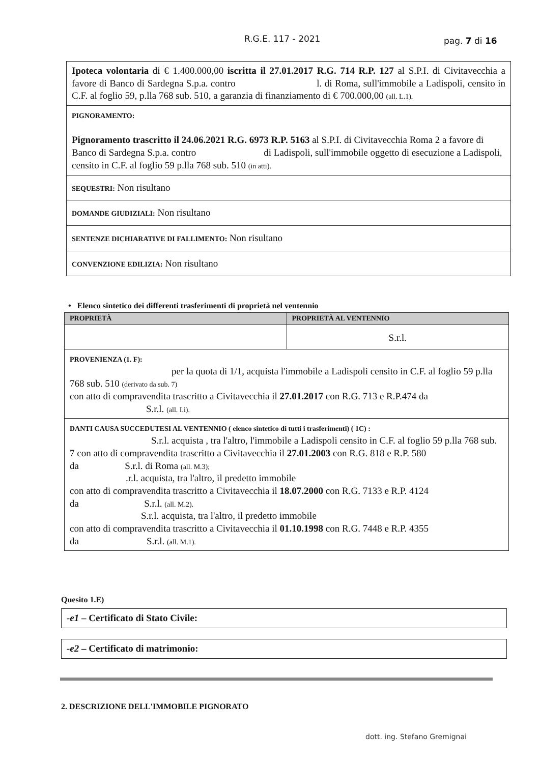R.G.E. 117 - 2021 pag. 7 di 16
| Ipoteca volontaria di € 1.400.000,00 iscritta il 27.01.2017 R.G. 714 R.P. 127 al S.P.I. di Civitavecchia a favore di Banco di Sardegna S.p.a. contro l. di Roma, sull'immobile a Ladispoli, censito in C.F. al foglio 59, p.lla 768 sub. 510, a garanzia di finanziamento di € 700.000,00 (all. L.1). |
| PIGNORAMENTO: Pignoramento trascritto il 24.06.2021 R.G. 6973 R.P. 5163 al S.P.I. di Civitavecchia Roma 2 a favore di Banco di Sardegna S.p.a. contro di Ladispoli, sull'immobile oggetto di esecuzione a Ladispoli, censito in C.F. al foglio 59 p.lla 768 sub. 510 (in atti). |
| SEQUESTRI: Non risultano |
| DOMANDE GIUDIZIALI: Non risultano |
| SENTENZE DICHIARATIVE DI FALLIMENTO: Non risultano |
| CONVENZIONE EDILIZIA: Non risultano |
• Elenco sintetico dei differenti trasferimenti di proprietà nel ventennio
| PROPRIETÀ | PROPRIETÀ AL VENTENNIO |
| --- | --- |
| | S.r.l. |
| PROVENIENZA (1. F): per la quota di 1/1, acquista l'immobile a Ladispoli censito in C.F. al foglio 59 p.lla 768 sub. 510 (derivato da sub. 7) con atto di compravendita trascritto a Civitavecchia il 27.01.2017 con R.G. 713 e R.P.474 da S.r.l. (all. I.i). | |
| DANTI CAUSA SUCCEDUTESI AL VENTENNIO ( elenco sintetico di tutti i trasferimenti) ( 1C) : S.r.l. acquista , tra l'altro, l'immobile a Ladispoli censito in C.F. al foglio 59 p.lla 768 sub. 7 con atto di compravendita trascritto a Civitavecchia il 27.01.2003 con R.G. 818 e R.P. 580 da S.r.l. di Roma (all. M.3); .r.l. acquista, tra l'altro, il predetto immobile con atto di compravendita trascritto a Civitavecchia il 18.07.2000 con R.G. 7133 e R.P. 4124 da S.r.l. (all. M.2). S.r.l. acquista, tra l'altro, il predetto immobile con atto di compravendita trascritto a Civitavecchia il 01.10.1998 con R.G. 7448 e R.P. 4355 da S.r.l. (all. M.1). | |
Quesito 1.E)
| -e1 – Certificato di Stato Civile: |
| -e2 – Certificato di matrimonio: |
2. DESCRIZIONE DELL'IMMOBILE PIGNORATO
dott. ing. Stefano Gremignai